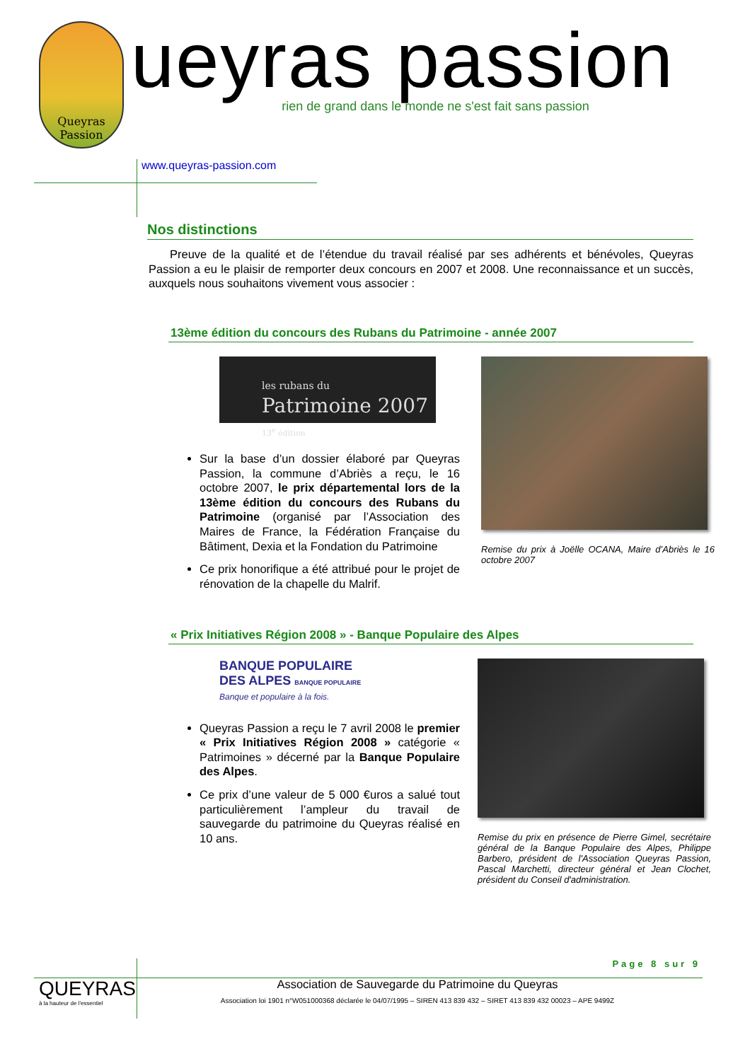Queyras
Passion
ueyras passion
rien de grand dans le monde ne s'est fait sans passion
www.queyras-passion.com
Nos distinctions
Preuve de la qualité et de l’étendue du travail réalisé par ses adhérents et bénévoles, Queyras Passion a eu le plaisir de remporter deux concours en 2007 et 2008. Une reconnaissance et un succès, auxquels nous souhaitons vivement vous associer :
13ème édition du concours des Rubans du Patrimoine - année 2007
les rubans du
Patrimoine 2007
13<sup>e</sup> édition
Sur la base d’un dossier élaboré par Queyras Passion, la commune d’Abriès a reçu, le 16 octobre 2007, le prix départemental lors de la 13ème édition du concours des Rubans du Patrimoine (organisé par l’Association des Maires de France, la Fédération Française du Bâtiment, Dexia et la Fondation du Patrimoine
Ce prix honorifique a été attribué pour le projet de rénovation de la chapelle du Malrif.
Remise du prix à Joëlle OCANA, Maire d’Abriès le 16 octobre 2007
« Prix Initiatives Région 2008 » - Banque Populaire des Alpes
BANQUE POPULAIRE
DES ALPES BANQUE POPULAIRE
Banque et populaire à la fois.
Queyras Passion a reçu le 7 avril 2008 le premier « Prix Initiatives Région 2008 » catégorie « Patrimoines » décerné par la Banque Populaire des Alpes.
Ce prix d’une valeur de 5 000 €uros a salué tout particulièrement l’ampleur du travail de sauvegarde du patrimoine du Queyras réalisé en 10 ans.
Remise du prix en présence de Pierre Gimel, secrétaire général de la Banque Populaire des Alpes, Philippe Barbero, président de l'Association Queyras Passion, Pascal Marchetti, directeur général et Jean Clochet, président du Conseil d'administration.
Page 8 sur 9
QUEYRAS
à la hauteur de l'essentiel
Association de Sauvegarde du Patrimoine du Queyras
Association loi 1901 n°W051000368 déclarée le 04/07/1995 – SIREN 413 839 432 – SIRET 413 839 432 00023 – APE 9499Z